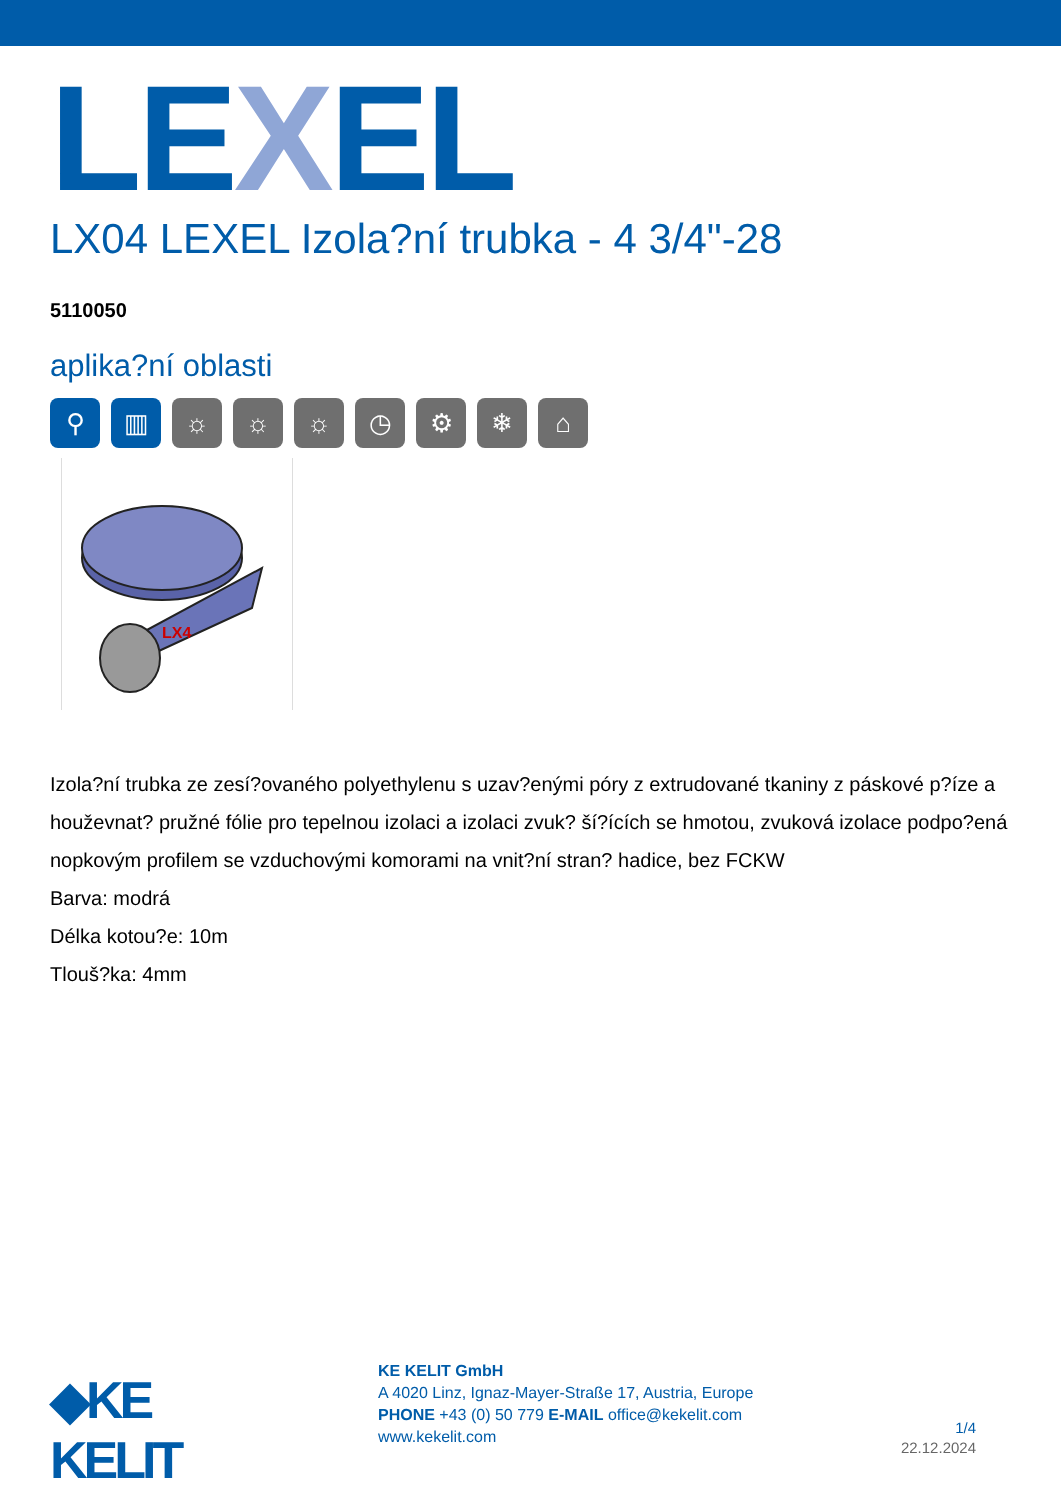LEXEL
LX04 LEXEL Izola?ní trubka - 4 3/4"-28
5110050
aplika?ní oblasti
⚲ ▥ ☼ ☼ ☼ ◷ ⚙ ❄ ⌂
LX4
Izola?ní trubka ze zesí?ovaného polyethylenu s uzav?enými póry z extrudované tkaniny z páskové p?íze a houževnat? pružné fólie pro tepelnou izolaci a izolaci zvuk? ší?ících se hmotou, zvuková izolace podpo?ená nopkovým profilem se vzduchovými komorami na vnit?ní stran? hadice, bez FCKW
Barva: modrá
Délka kotou?e: 10m
Tlouš?ka: 4mm
◆KE KELIT
KE KELIT GmbH
A 4020 Linz, Ignaz-Mayer-Straße 17, Austria, Europe
PHONE +43 (0) 50 779 E-MAIL office@kekelit.com
www.kekelit.com
1/4
22.12.2024